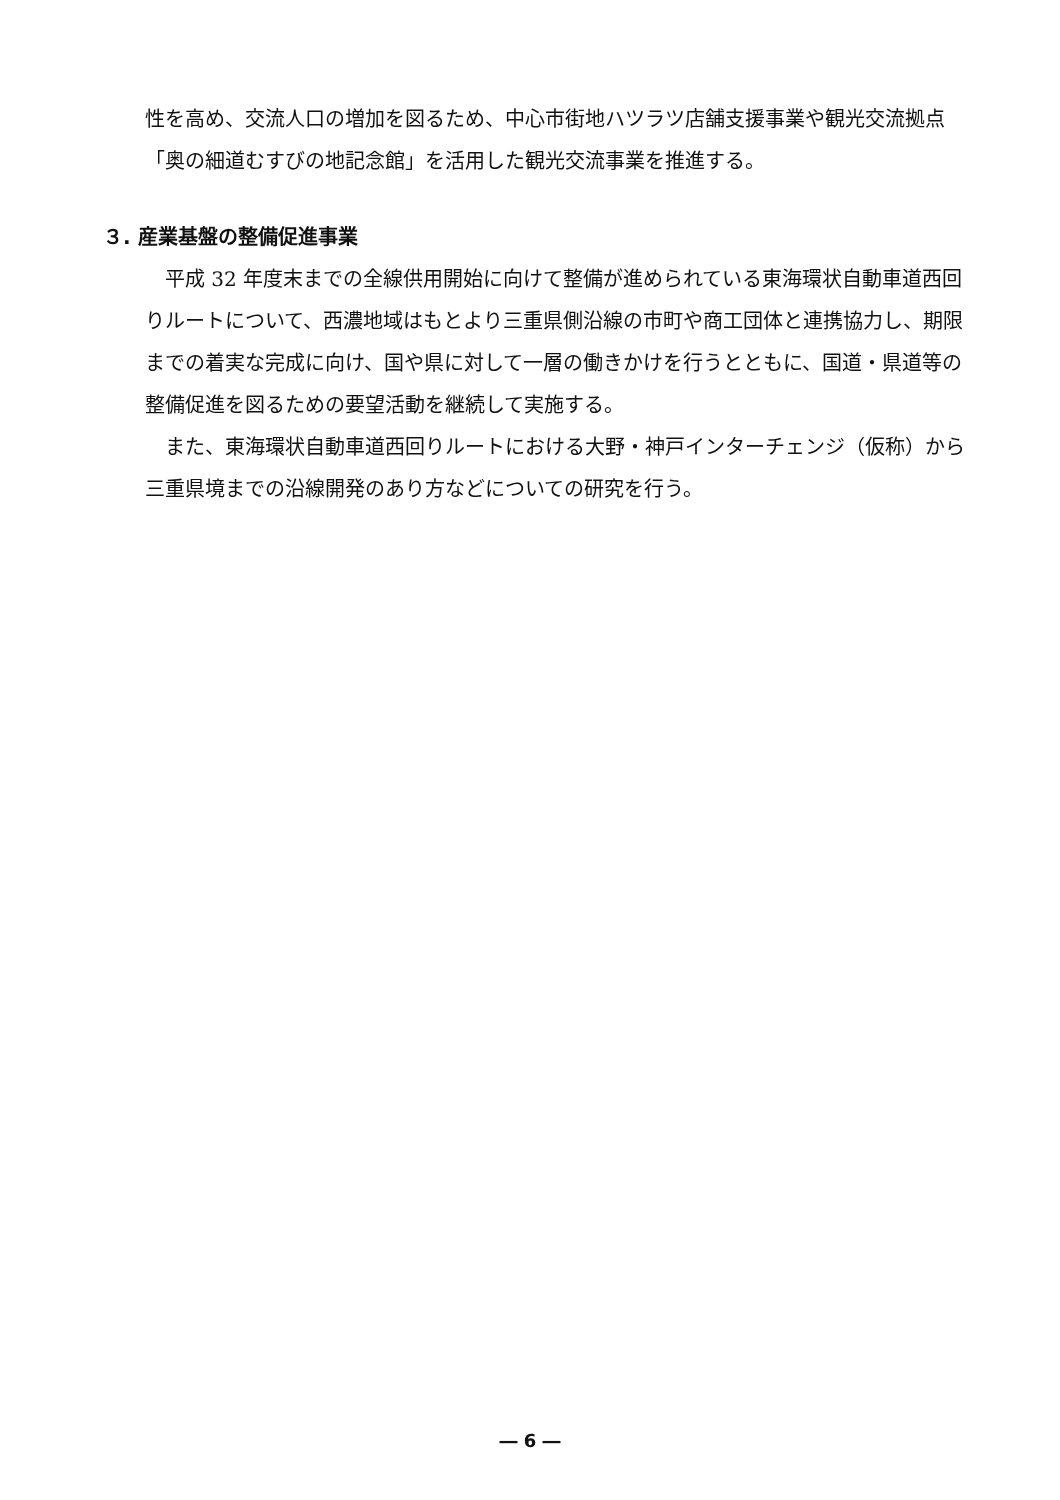性を高め、交流人口の増加を図るため、中心市街地ハツラツ店舗支援事業や観光交流拠点「奥の細道むすびの地記念館」を活用した観光交流事業を推進する。
３. 産業基盤の整備促進事業
平成 32 年度末までの全線供用開始に向けて整備が進められている東海環状自動車道西回りルートについて、西濃地域はもとより三重県側沿線の市町や商工団体と連携協力し、期限までの着実な完成に向け、国や県に対して一層の働きかけを行うとともに、国道・県道等の整備促進を図るための要望活動を継続して実施する。
また、東海環状自動車道西回りルートにおける大野・神戸インターチェンジ（仮称）から三重県境までの沿線開発のあり方などについての研究を行う。
― 6 ―